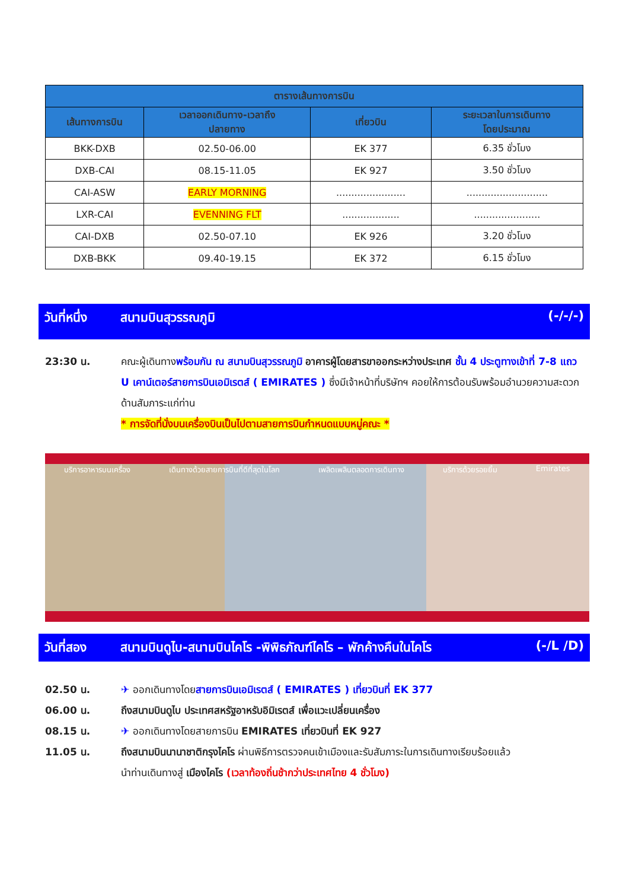| ตารางเส้นทางการบิน | | | |
| --- | --- | --- | --- |
| เส้นทางการบิน | เวลาออกเดินทาง-เวลาถึง ปลายทาง | เที่ยวบิน | ระยะเวลาในการเดินทาง โดยประมาณ |
| BKK-DXB | 02.50-06.00 | EK 377 | 6.35 ชั่วโมง |
| DXB-CAI | 08.15-11.05 | EK 927 | 3.50 ชั่วโมง |
| CAI-ASW | EARLY MORNING | ....................... | ........................... |
| LXR-CAI | EVENNING FLT | ................... | ...................... |
| CAI-DXB | 02.50-07.10 | EK 926 | 3.20 ชั่วโมง |
| DXB-BKK | 09.40-19.15 | EK 372 | 6.15 ชั่วโมง |
วันที่หนึ่ง สนามบินสุวรรณภูมิ (-/-/-)
23:30 น. คณะผู้เดินทางพร้อมกัน ณ สนามบินสุวรรณภูมิ อาคารผู้โดยสารขาออกระหว่างประเทศ ชั้น 4 ประตูทางเข้าที่ 7-8 แถว U เคาน์เตอร์สายการบินเอมิเรตส์ ( EMIRATES ) ซึ่งมีเจ้าหน้าที่บริษัทฯ คอยให้การต้อนรับพร้อมอำนวยความสะดวกด้านสัมภาระแก่ท่าน
* การจัดที่นั่งบนเครื่องบินเป็นไปตามสายการบินกำหนดแบบหมู่คณะ *
บริการอาหารบนเครื่อง เดินทางด้วยสายการบินที่ดีที่สุดในโลก เพลิดเพลินตลอดการเดินทาง บริการด้วยรอยยิ้ม Emirates
วันที่สอง สนามบินดูไบ-สนามบินไคโร -พิพิธภัณฑ์ไคโร – พักค้างคืนในไคโร (-/L /D)
02.50 น. ✈ ออกเดินทางโดยสายการบินเอมิเรตส์ ( EMIRATES ) เที่ยวบินที่ EK 377
06.00 น. ถึงสนามบินดูไบ ประเทศสหรัฐอาหรับอิมิเรตส์ เพื่อแวะเปลี่ยนเครื่อง
08.15 น. ✈ ออกเดินทางโดยสายการบิน EMIRATES เที่ยวบินที่ EK 927
11.05 น. ถึงสนามบินนานาชาติกรุงไคโร ผ่านพิธีการตรวจคนเข้าเมืองและรับสัมภาระในการเดินทางเรียบร้อยแล้ว
นำท่านเดินทางสู่ เมืองไคโร (เวลาท้องถิ่นช้ากว่าประเทศไทย 4 ชั่วโมง)